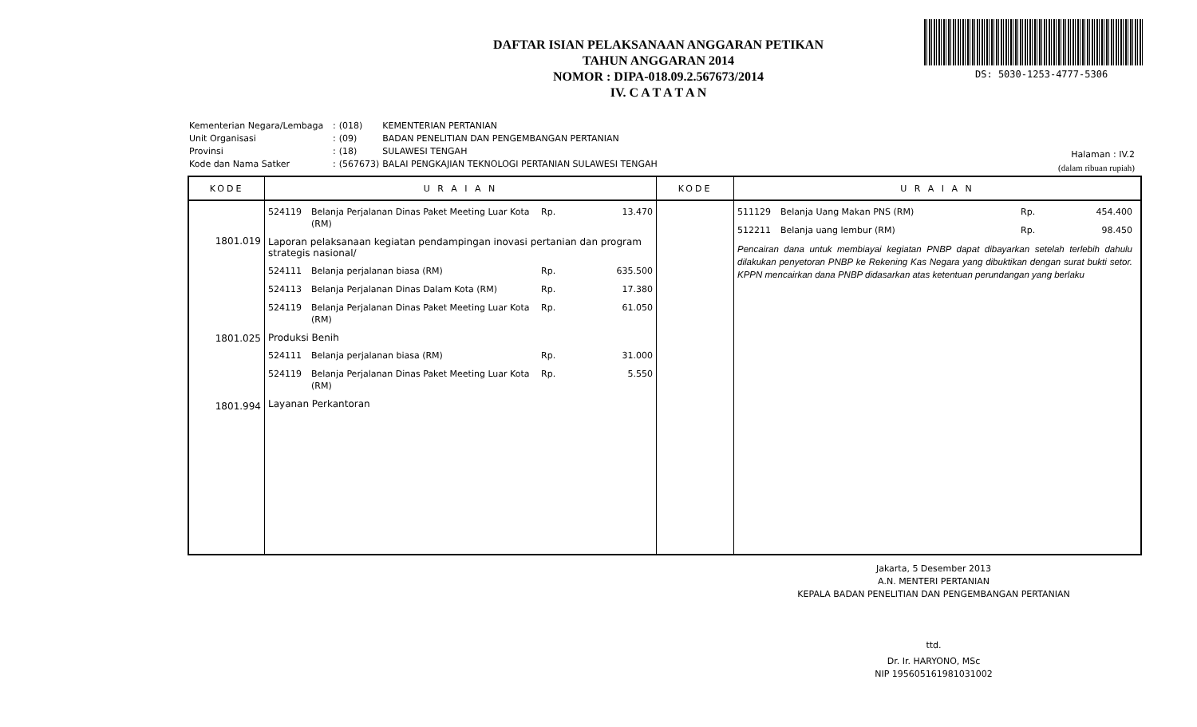DAFTAR ISIAN PELAKSANAAN ANGGARAN PETIKAN
TAHUN ANGGARAN 2014
NOMOR : DIPA-018.09.2.567673/2014
IV. C A T A T A N
DS: 5030-1253-4777-5306
| Kementerian Negara/Lembaga | : | (018) | KEMENTERIAN PERTANIAN |
| Unit Organisasi | : | (09) | BADAN PENELITIAN DAN PENGEMBANGAN PERTANIAN |
| Provinsi | : | (18) | SULAWESI TENGAH |
| Kode dan Nama Satker | : | (567673) | BALAI PENGKAJIAN TEKNOLOGI PERTANIAN SULAWESI TENGAH |
Halaman : IV.2
(dalam ribuan rupiah)
| KODE | U R A I A N | KODE | U R A I A N |
| --- | --- | --- | --- |
| 1801.019 1801.025 1801.994 | 524119 Belanja Perjalanan Dinas Paket Meeting Luar Kota (RM) Rp. 13.470 Laporan pelaksanaan kegiatan pendampingan inovasi pertanian dan program strategis nasional/ 524111 Belanja perjalanan biasa (RM) Rp. 635.500 524113 Belanja Perjalanan Dinas Dalam Kota (RM) Rp. 17.380 524119 Belanja Perjalanan Dinas Paket Meeting Luar Kota (RM) Rp. 61.050 Produksi Benih 524111 Belanja perjalanan biasa (RM) Rp. 31.000 524119 Belanja Perjalanan Dinas Paket Meeting Luar Kota (RM) Rp. 5.550 Layanan Perkantoran | | 511129 Belanja Uang Makan PNS (RM) Rp. 454.400 512211 Belanja uang lembur (RM) Rp. 98.450 Pencairan dana untuk membiayai kegiatan PNBP dapat dibayarkan setelah terlebih dahulu dilakukan penyetoran PNBP ke Rekening Kas Negara yang dibuktikan dengan surat bukti setor. KPPN mencairkan dana PNBP didasarkan atas ketentuan perundangan yang berlaku |
Jakarta, 5 Desember 2013
A.N. MENTERI PERTANIAN
KEPALA BADAN PENELITIAN DAN PENGEMBANGAN PERTANIAN
ttd.
Dr. Ir. HARYONO, MSc
NIP 195605161981031002